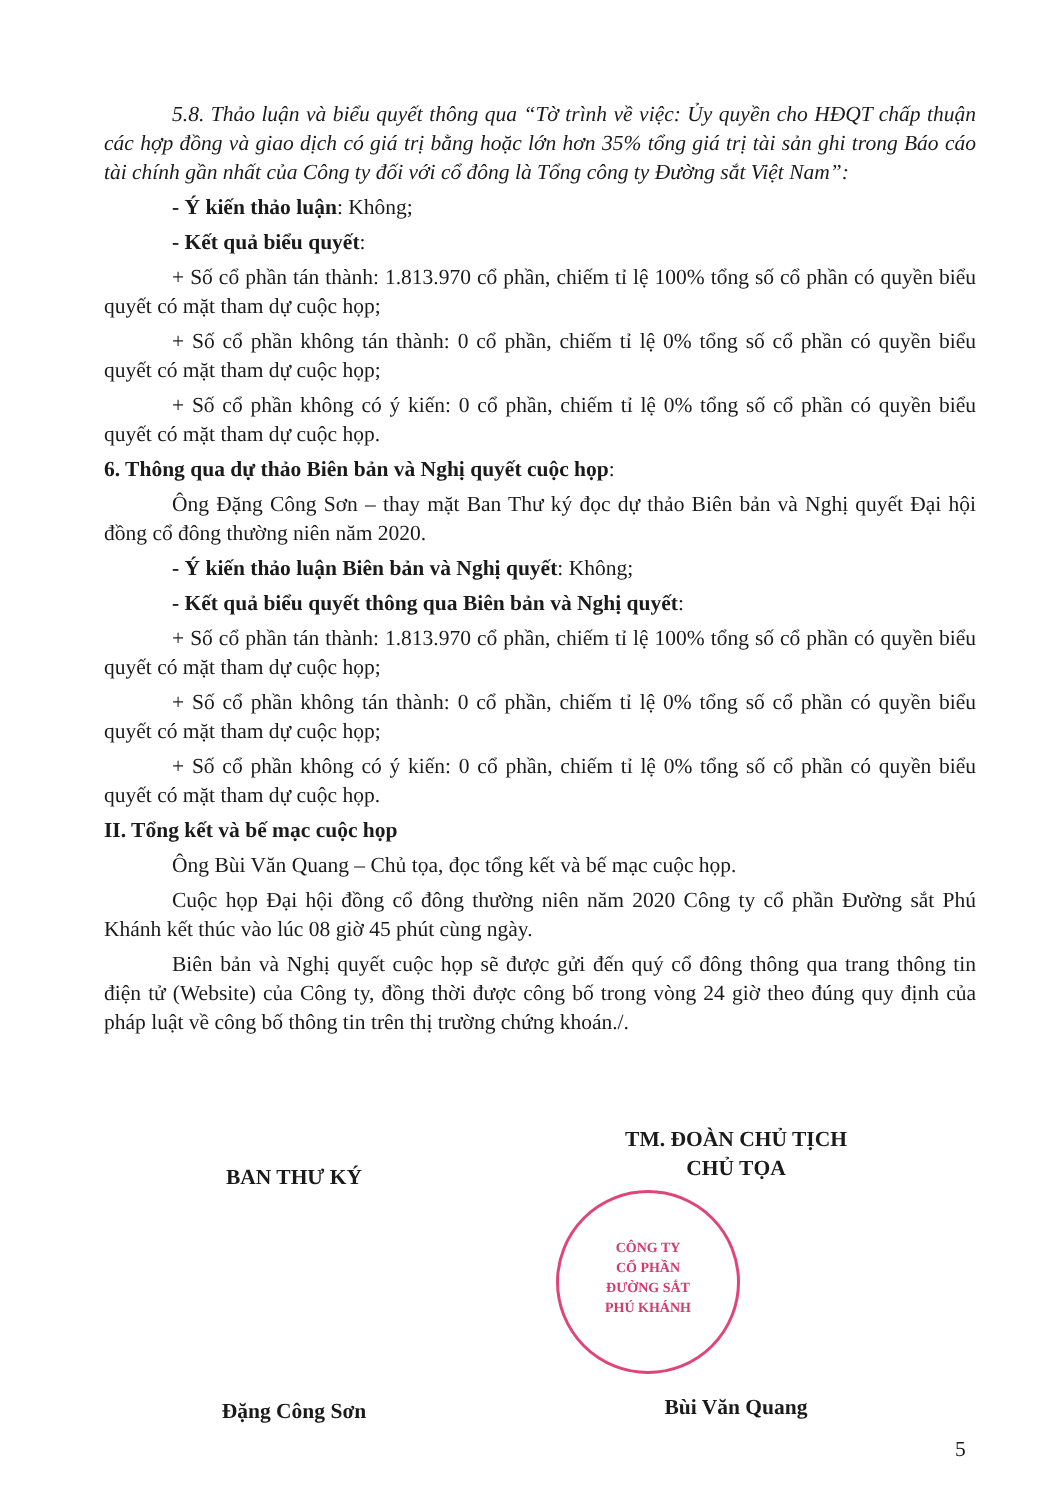5.8. Thảo luận và biểu quyết thông qua “Tờ trình về việc: Ủy quyền cho HĐQT chấp thuận các hợp đồng và giao dịch có giá trị bằng hoặc lớn hơn 35% tổng giá trị tài sản ghi trong Báo cáo tài chính gần nhất của Công ty đối với cổ đông là Tổng công ty Đường sắt Việt Nam”:
- Ý kiến thảo luận: Không;
- Kết quả biểu quyết:
+ Số cổ phần tán thành: 1.813.970 cổ phần, chiếm tỉ lệ 100% tổng số cổ phần có quyền biểu quyết có mặt tham dự cuộc họp;
+ Số cổ phần không tán thành: 0 cổ phần, chiếm tỉ lệ 0% tổng số cổ phần có quyền biểu quyết có mặt tham dự cuộc họp;
+ Số cổ phần không có ý kiến: 0 cổ phần, chiếm tỉ lệ 0% tổng số cổ phần có quyền biểu quyết có mặt tham dự cuộc họp.
6. Thông qua dự thảo Biên bản và Nghị quyết cuộc họp:
Ông Đặng Công Sơn – thay mặt Ban Thư ký đọc dự thảo Biên bản và Nghị quyết Đại hội đồng cổ đông thường niên năm 2020.
- Ý kiến thảo luận Biên bản và Nghị quyết: Không;
- Kết quả biểu quyết thông qua Biên bản và Nghị quyết:
+ Số cổ phần tán thành: 1.813.970 cổ phần, chiếm tỉ lệ 100% tổng số cổ phần có quyền biểu quyết có mặt tham dự cuộc họp;
+ Số cổ phần không tán thành: 0 cổ phần, chiếm tỉ lệ 0% tổng số cổ phần có quyền biểu quyết có mặt tham dự cuộc họp;
+ Số cổ phần không có ý kiến: 0 cổ phần, chiếm tỉ lệ 0% tổng số cổ phần có quyền biểu quyết có mặt tham dự cuộc họp.
II. Tổng kết và bế mạc cuộc họp
Ông Bùi Văn Quang – Chủ tọa, đọc tổng kết và bế mạc cuộc họp.
Cuộc họp Đại hội đồng cổ đông thường niên năm 2020 Công ty cổ phần Đường sắt Phú Khánh kết thúc vào lúc 08 giờ 45 phút cùng ngày.
Biên bản và Nghị quyết cuộc họp sẽ được gửi đến quý cổ đông thông qua trang thông tin điện tử (Website) của Công ty, đồng thời được công bố trong vòng 24 giờ theo đúng quy định của pháp luật về công bố thông tin trên thị trường chứng khoán./.
BAN THƯ KÝ
Đặng Công Sơn
TM. ĐOÀN CHỦ TỊCH
CHỦ TỌA
Bùi Văn Quang
CÔNG TY
CỔ PHẦN
ĐƯỜNG SẮT
PHÚ KHÁNH
5